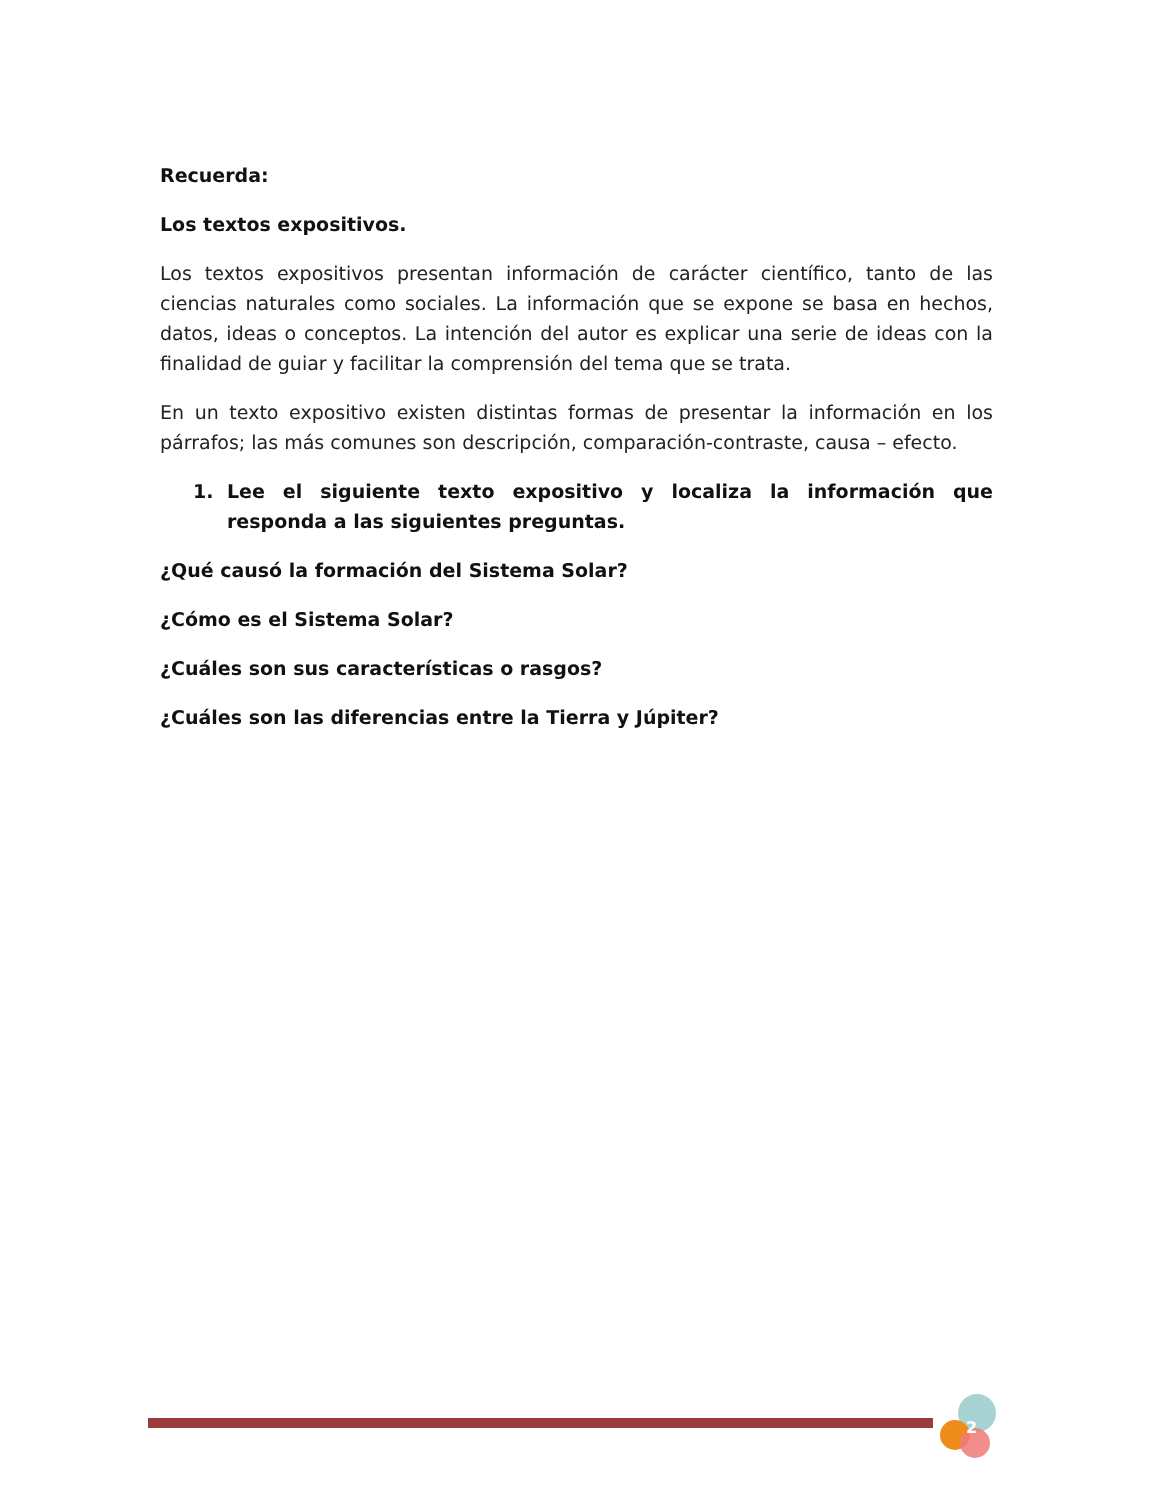Recuerda:
Los textos expositivos.
Los textos expositivos presentan información de carácter científico, tanto de las ciencias naturales como sociales. La información que se expone se basa en hechos, datos, ideas o conceptos. La intención del autor es explicar una serie de ideas con la finalidad de guiar y facilitar la comprensión del tema que se trata.
En un texto expositivo existen distintas formas de presentar la información en los párrafos; las más comunes son descripción, comparación-contraste, causa – efecto.
1. Lee el siguiente texto expositivo y localiza la información que responda a las siguientes preguntas.
¿Qué causó la formación del Sistema Solar?
¿Cómo es el Sistema Solar?
¿Cuáles son sus características o rasgos?
¿Cuáles son las diferencias entre la Tierra y Júpiter?
2